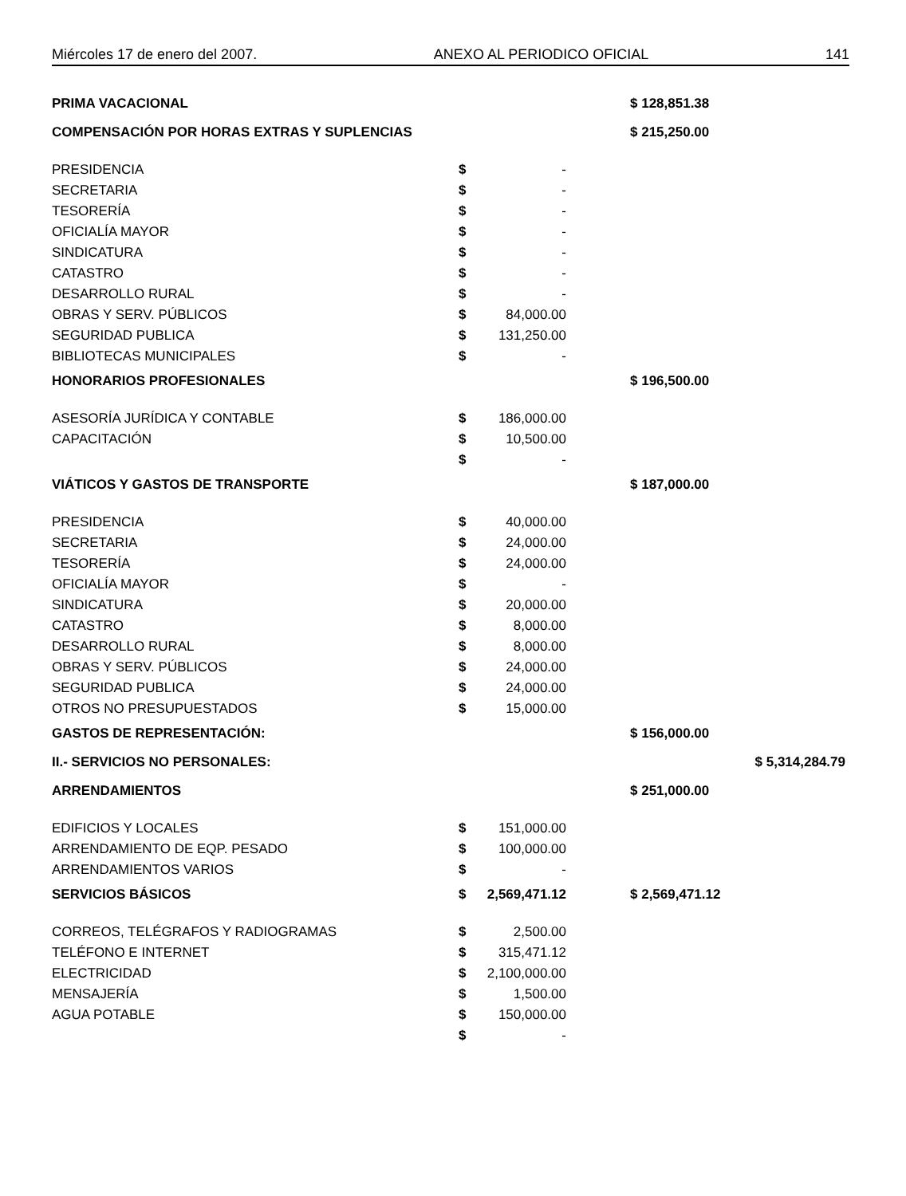Miércoles 17 de enero del 2007. ANEXO AL PERIODICO OFICIAL 141
| PRIMA VACACIONAL | | | | $ 128,851.38 | |
| COMPENSACIÓN POR HORAS EXTRAS Y SUPLENCIAS | | | | $ 215,250.00 | |
| PRESIDENCIA | $ | - | | | |
| SECRETARIA | $ | - | | | |
| TESORERÍA | $ | - | | | |
| OFICIALÍA MAYOR | $ | - | | | |
| SINDICATURA | $ | - | | | |
| CATASTRO | $ | - | | | |
| DESARROLLO RURAL | $ | - | | | |
| OBRAS Y SERV. PÚBLICOS | $ | 84,000.00 | | | |
| SEGURIDAD PUBLICA | $ | 131,250.00 | | | |
| BIBLIOTECAS MUNICIPALES | $ | - | | | |
| HONORARIOS PROFESIONALES | | | | $ 196,500.00 | |
| ASESORÍA JURÍDICA Y CONTABLE | $ | 186,000.00 | | | |
| CAPACITACIÓN | $ | 10,500.00 | | | |
| | $ | - | | | |
| VIÁTICOS Y GASTOS DE TRANSPORTE | | | | $ 187,000.00 | |
| PRESIDENCIA | $ | 40,000.00 | | | |
| SECRETARIA | $ | 24,000.00 | | | |
| TESORERÍA | $ | 24,000.00 | | | |
| OFICIALÍA MAYOR | $ | - | | | |
| SINDICATURA | $ | 20,000.00 | | | |
| CATASTRO | $ | 8,000.00 | | | |
| DESARROLLO RURAL | $ | 8,000.00 | | | |
| OBRAS Y SERV. PÚBLICOS | $ | 24,000.00 | | | |
| SEGURIDAD PUBLICA | $ | 24,000.00 | | | |
| OTROS NO PRESUPUESTADOS | $ | 15,000.00 | | | |
| GASTOS DE REPRESENTACIÓN: | | | | $ 156,000.00 | |
| II.- SERVICIOS NO PERSONALES: | | | | | $ 5,314,284.79 |
| ARRENDAMIENTOS | | | | $ 251,000.00 | |
| EDIFICIOS Y LOCALES | $ | 151,000.00 | | | |
| ARRENDAMIENTO DE EQP. PESADO | $ | 100,000.00 | | | |
| ARRENDAMIENTOS VARIOS | $ | - | | | |
| SERVICIOS BÁSICOS | $ | 2,569,471.12 | | $ 2,569,471.12 | |
| CORREOS, TELÉGRAFOS Y RADIOGRAMAS | $ | 2,500.00 | | | |
| TELÉFONO E INTERNET | $ | 315,471.12 | | | |
| ELECTRICIDAD | $ | 2,100,000.00 | | | |
| MENSAJERÍA | $ | 1,500.00 | | | |
| AGUA POTABLE | $ | 150,000.00 | | | |
| | $ | - | | | |